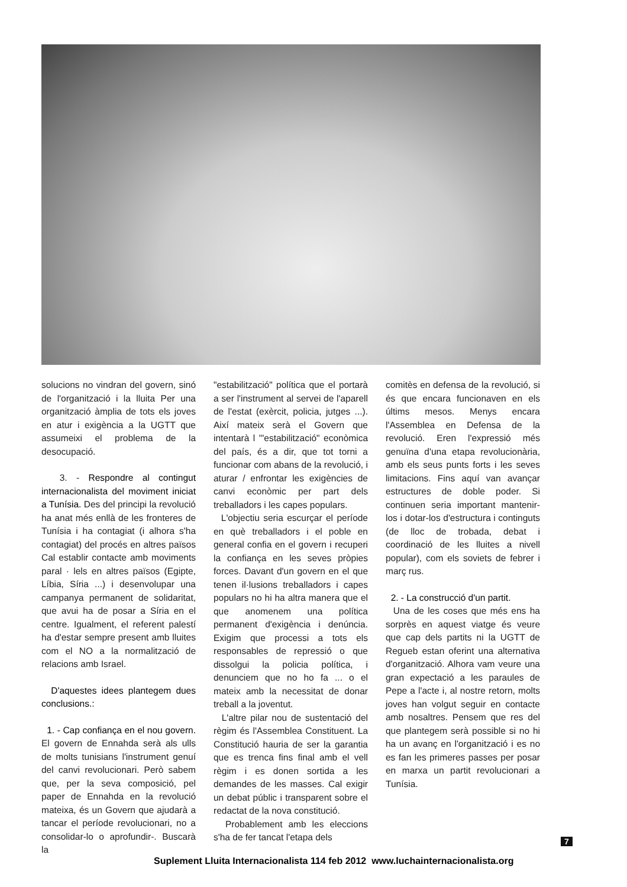solucions no vindran del govern, sinó de l'organització i la lluita Per una organització àmplia de tots els joves en atur i exigència a la UGTT que assumeixi el problema de la desocupació.
3. - Respondre al contingut internacionalista del moviment iniciat a Tunísia. Des del principi la revolució ha anat més enllà de les fronteres de Tunísia i ha contagiat (i alhora s'ha contagiat) del procés en altres països Cal establir contacte amb moviments paral · lels en altres països (Egipte, Líbia, Síria ...) i desenvolupar una campanya permanent de solidaritat, que avui ha de posar a Síria en el centre. Igualment, el referent palestí ha d'estar sempre present amb lluites com el NO a la normalització de relacions amb Israel.
D'aquestes idees plantegem dues conclusions.:
1. - Cap confiança en el nou govern. El govern de Ennahda serà als ulls de molts tunisians l'instrument genuí del canvi revolucionari. Però sabem que, per la seva composició, pel paper de Ennahda en la revolució mateixa, és un Govern que ajudarà a tancar el període revolucionari, no a consolidar-lo o aprofundir-. Buscarà la
"estabilització" política que el portarà a ser l'instrument al servei de l'aparell de l'estat (exèrcit, policia, jutges ...). Així mateix serà el Govern que intentarà l '"estabilització" econòmica del país, és a dir, que tot torni a funcionar com abans de la revolució, i aturar / enfrontar les exigències de canvi econòmic per part dels treballadors i les capes populars.
L'objectiu seria escurçar el període en què treballadors i el poble en general confia en el govern i recuperi la confiança en les seves pròpies forces. Davant d'un govern en el que tenen il·lusions treballadors i capes populars no hi ha altra manera que el que anomenem una política permanent d'exigència i denúncia. Exigim que processi a tots els responsables de repressió o que dissolgui la policia política, i denunciem que no ho fa ... o el mateix amb la necessitat de donar treball a la joventut.
L'altre pilar nou de sustentació del règim és l'Assemblea Constituent. La Constitució hauria de ser la garantia que es trenca fins final amb el vell règim i es donen sortida a les demandes de les masses. Cal exigir un debat públic i transparent sobre el redactat de la nova constitució.
Probablement amb les eleccions s'ha de fer tancat l'etapa dels
comitès en defensa de la revolució, si és que encara funcionaven en els últims mesos. Menys encara l'Assemblea en Defensa de la revolució. Eren l'expressió més genuïna d'una etapa revolucionària, amb els seus punts forts i les seves limitacions. Fins aquí van avançar estructures de doble poder. Si continuen seria important mantenir-los i dotar-los d'estructura i continguts (de lloc de trobada, debat i coordinació de les lluites a nivell popular), com els soviets de febrer i març rus.
2. - La construcció d'un partit.
Una de les coses que més ens ha sorprès en aquest viatge és veure que cap dels partits ni la UGTT de Regueb estan oferint una alternativa d'organització. Alhora vam veure una gran expectació a les paraules de Pepe a l'acte i, al nostre retorn, molts joves han volgut seguir en contacte amb nosaltres. Pensem que res del que plantegem serà possible si no hi ha un avanç en l'organització i es no es fan les primeres passes per posar en marxa un partit revolucionari a Tunísia.
7
Suplement Lluita Internacionalista 114 feb 2012 www.luchainternacionalista.org